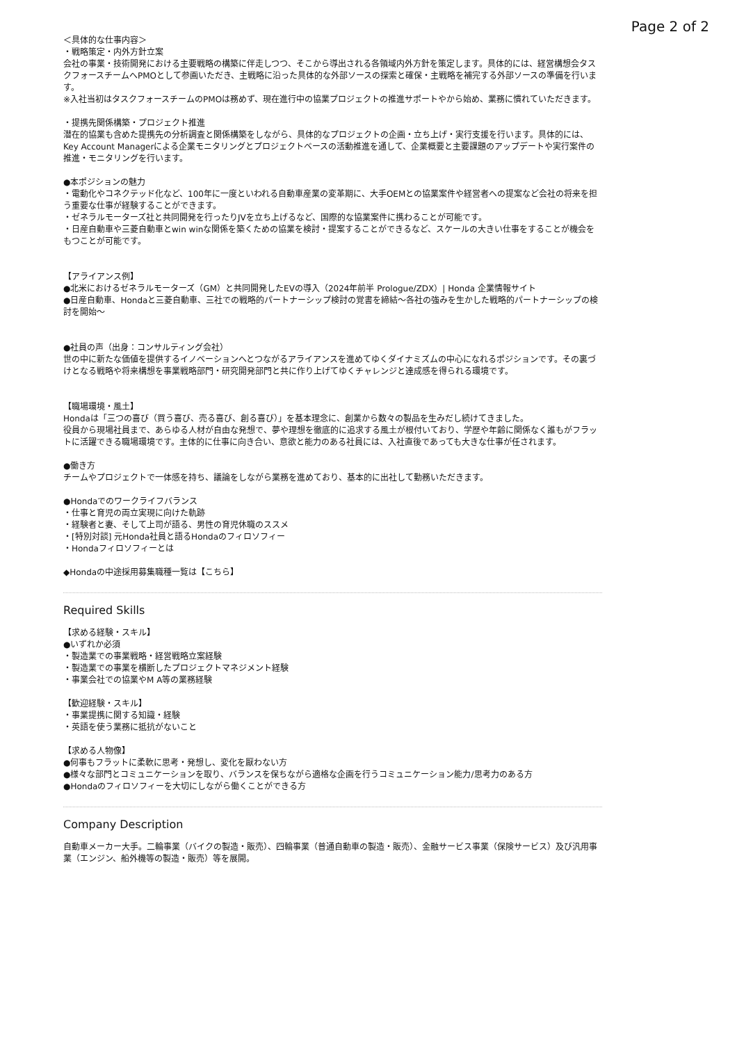Page 2 of 2
＜具体的な仕事内容＞
・戦略策定・内外方針立案
会社の事業・技術開発における主要戦略の構築に伴走しつつ、そこから導出される各領域内外方針を策定します。具体的には、経営構想会タスクフォースチームへPMOとして参画いただき、主戦略に沿った具体的な外部ソースの探索と確保・主戦略を補完する外部ソースの準備を行います。
※入社当初はタスクフォースチームのPMOは務めず、現在進行中の協業プロジェクトの推進サポートやから始め、業務に慣れていただきます。
・提携先関係構築・プロジェクト推進
潜在的協業も含めた提携先の分析調査と関係構築をしながら、具体的なプロジェクトの企画・立ち上げ・実行支援を行います。具体的には、Key Account Managerによる企業モニタリングとプロジェクトベースの活動推進を通して、企業概要と主要課題のアップデートや実行案件の推進・モニタリングを行います。
●本ポジションの魅力
・電動化やコネクテッド化など、100年に一度といわれる自動車産業の変革期に、大手OEMとの協業案件や経営者への提案など会社の将来を担う重要な仕事が経験することができます。
・ゼネラルモーターズ社と共同開発を行ったりJVを立ち上げるなど、国際的な協業案件に携わることが可能です。
・日産自動車や三菱自動車とwin winな関係を築くための協業を検討・提案することができるなど、スケールの大きい仕事をすることが機会をもつことが可能です。
【アライアンス例】
●北米におけるゼネラルモーターズ（GM）と共同開発したEVの導入（2024年前半 Prologue/ZDX）| Honda 企業情報サイト
●日産自動車、Hondaと三菱自動車、三社での戦略的パートナーシップ検討の覚書を締結～各社の強みを生かした戦略的パートナーシップの検討を開始～
●社員の声（出身：コンサルティング会社）
世の中に新たな価値を提供するイノベーションへとつながるアライアンスを進めてゆくダイナミズムの中心になれるポジションです。その裏づけとなる戦略や将来構想を事業戦略部門・研究開発部門と共に作り上げてゆくチャレンジと達成感を得られる環境です。
【職場環境・風土】
Hondaは「三つの喜び（買う喜び、売る喜び、創る喜び）」を基本理念に、創業から数々の製品を生みだし続けてきました。
役員から現場社員まで、あらゆる人材が自由な発想で、夢や理想を徹底的に追求する風土が根付いており、学歴や年齢に関係なく誰もがフラットに活躍できる職場環境です。主体的に仕事に向き合い、意欲と能力のある社員には、入社直後であっても大きな仕事が任されます。
●働き方
チームやプロジェクトで一体感を持ち、議論をしながら業務を進めており、基本的に出社して勤務いただきます。
●Hondaでのワークライフバランス
・仕事と育児の両立実現に向けた軌跡
・経験者と妻、そして上司が語る、男性の育児休職のススメ
・[特別対談] 元Honda社員と語るHondaのフィロソフィー
・Hondaフィロソフィーとは
◆Hondaの中途採用募集職種一覧は【こちら】
Required Skills
【求める経験・スキル】
●いずれか必須
・製造業での事業戦略・経営戦略立案経験
・製造業での事業を横断したプロジェクトマネジメント経験
・事業会社での協業やM A等の業務経験
【歓迎経験・スキル】
・事業提携に関する知識・経験
・英語を使う業務に抵抗がないこと
【求める人物像】
●何事もフラットに柔軟に思考・発想し、変化を厭わない方
●様々な部門とコミュニケーションを取り、バランスを保ちながら適格な企画を行うコミュニケーション能力/思考力のある方
●Hondaのフィロソフィーを大切にしながら働くことができる方
Company Description
自動車メーカー大手。二輪事業（バイクの製造・販売）、四輪事業（普通自動車の製造・販売）、金融サービス事業（保険サービス）及び汎用事業（エンジン、船外機等の製造・販売）等を展開。